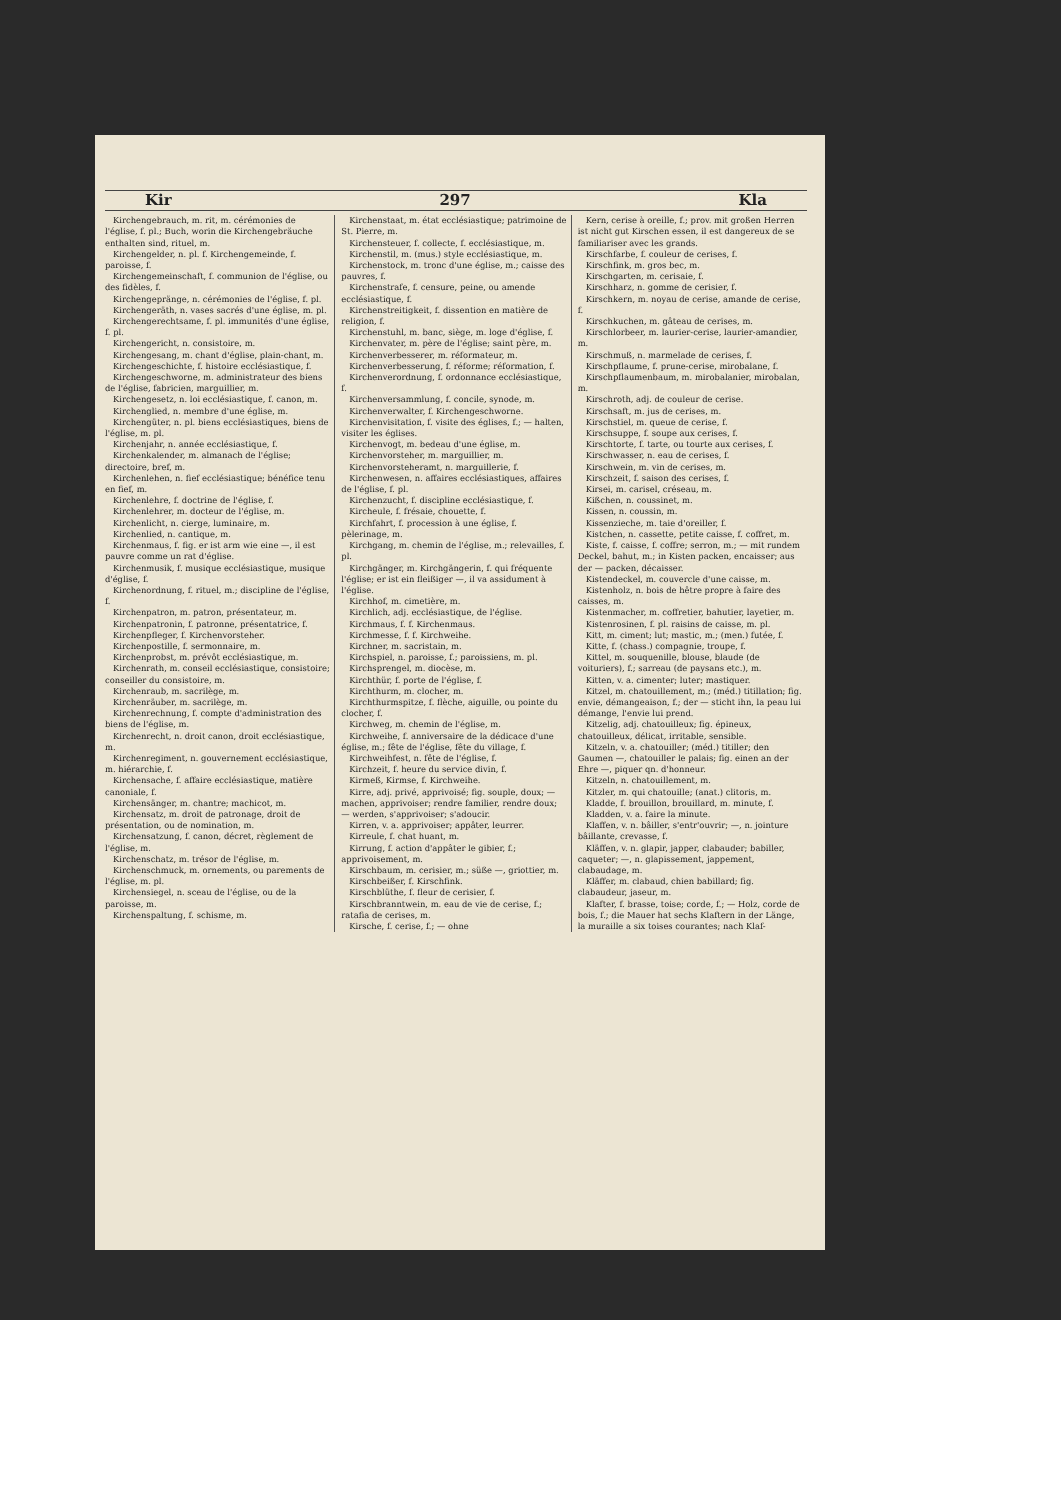Kir 297 Kla
Kirchengebrauch, m. rit, m. cérémonies de l'église, f. pl.; Buch, worin die Kirchengebräuche enthalten sind, rituel, m.
Kirchengelder, n. pl. f. Kirchengemeinde, f. paroisse, f.
Kirchengemeinschaft, f. communion de l'église, ou des fidèles, f.
Kirchengepränge, n. cérémonies de l'église, f. pl.
Kirchengeräth, n. vases sacrés d'une église, m. pl.
Kirchengerechtsame, f. pl. immunités d'une église, f. pl.
Kirchengericht, n. consistoire, m.
Kirchengesang, m. chant d'église, plain-chant, m.
Kirchengeschichte, f. histoire ecclésiastique, f.
Kirchengeschworne, m. administrateur des biens de l'église, fabricien, marguillier, m.
Kirchengesetz, n. loi ecclésiastique, f. canon, m.
Kirchenglied, n. membre d'une église, m.
Kirchengüter, n. pl. biens ecclésiastiques, biens de l'église, m. pl.
Kirchenjahr, n. année ecclésiastique, f.
Kirchenkalender, m. almanach de l'église; directoire, bref, m.
Kirchenlehen, n. fief ecclésiastique; bénéfice tenu en fief, m.
Kirchenlehre, f. doctrine de l'église, f.
Kirchenlehrer, m. docteur de l'église, m.
Kirchenlicht, n. cierge, luminaire, m.
Kirchenlied, n. cantique, m.
Kirchenmaus, f. fig. er ist arm wie eine —, il est pauvre comme un rat d'église.
Kirchenmusik, f. musique ecclésiastique, musique d'église, f.
Kirchenordnung, f. rituel, m.; discipline de l'église, f.
Kirchenpatron, m. patron, présentateur, m.
Kirchenpatronin, f. patronne, présentatrice, f.
Kirchenpfleger, f. Kirchenvorsteher.
Kirchenpostille, f. sermonnaire, m.
Kirchenprobst, m. prévôt ecclésiastique, m.
Kirchenrath, m. conseil ecclésiastique, consistoire; conseiller du consistoire, m.
Kirchenraub, m. sacrilège, m.
Kirchenräuber, m. sacrilège, m.
Kirchenrechnung, f. compte d'administration des biens de l'église, m.
Kirchenrecht, n. droit canon, droit ecclésiastique, m.
Kirchenregiment, n. gouvernement ecclésiastique, m. hiérarchie, f.
Kirchensache, f. affaire ecclésiastique, matière canoniale, f.
Kirchensänger, m. chantre; machicot, m.
Kirchensatz, m. droit de patronage, droit de présentation, ou de nomination, m.
Kirchensatzung, f. canon, décret, règlement de l'église, m.
Kirchenschatz, m. trésor de l'église, m.
Kirchenschmuck, m. ornements, ou parements de l'église, m. pl.
Kirchensiegel, n. sceau de l'église, ou de la paroisse, m.
Kirchenspaltung, f. schisme, m.
Kirchenstaat, m. état ecclésiastique; patrimoine de St. Pierre, m.
Kirchensteuer, f. collecte, f. ecclésiastique, m.
Kirchenstil, m. (mus.) style ecclésiastique, m.
Kirchenstock, m. tronc d'une église, m.; caisse des pauvres, f.
Kirchenstrafe, f. censure, peine, ou amende ecclésiastique, f.
Kirchenstreitigkeit, f. dissention en matière de religion, f.
Kirchenstuhl, m. banc, siège, m. loge d'église, f.
Kirchenvater, m. père de l'église; saint père, m.
Kirchenverbesserer, m. réformateur, m.
Kirchenverbesserung, f. réforme; réformation, f.
Kirchenverordnung, f. ordonnance ecclésiastique, f.
Kirchenversammlung, f. concile, synode, m.
Kirchenverwalter, f. Kirchengeschworne.
Kirchenvisitation, f. visite des églises, f.; — halten, visiter les églises.
Kirchenvogt, m. bedeau d'une église, m.
Kirchenvorsteher, m. marguillier, m.
Kirchenvorsteheramt, n. marguillerie, f.
Kirchenwesen, n. affaires ecclésiastiques, affaires de l'église, f. pl.
Kirchenzucht, f. discipline ecclésiastique, f.
Kircheule, f. frésaie, chouette, f.
Kirchfahrt, f. procession à une église, f. pèlerinage, m.
Kirchgang, m. chemin de l'église, m.; relevailles, f. pl.
Kirchgänger, m. Kirchgängerin, f. qui fréquente l'église; er ist ein fleißiger —, il va assidument à l'église.
Kirchhof, m. cimetière, m.
Kirchlich, adj. ecclésiastique, de l'église.
Kirchmaus, f. f. Kirchenmaus.
Kirchmesse, f. f. Kirchweihe.
Kirchner, m. sacristain, m.
Kirchspiel, n. paroisse, f.; paroissiens, m. pl.
Kirchsprengel, m. diocèse, m.
Kirchthür, f. porte de l'église, f.
Kirchthurm, m. clocher, m.
Kirchthurmspitze, f. flèche, aiguille, ou pointe du clocher, f.
Kirchweg, m. chemin de l'église, m.
Kirchweihe, f. anniversaire de la dédicace d'une église, m.; fête de l'église, fête du village, f.
Kirchweihfest, n. fête de l'église, f.
Kirchzeit, f. heure du service divin, f.
Kirmeß, Kirmse, f. Kirchweihe.
Kirre, adj. privé, apprivoisé; fig. souple, doux; — machen, apprivoiser; rendre familier, rendre doux; — werden, s'apprivoiser; s'adoucir.
Kirren, v. a. apprivoiser; appâter, leurrer.
Kirreule, f. chat huant, m.
Kirrung, f. action d'appâter le gibier, f.; apprivoisement, m.
Kirschbaum, m. cerisier, m.; süße —, griottier, m.
Kirschbeißer, f. Kirschfink.
Kirschblüthe, f. fleur de cerisier, f.
Kirschbranntwein, m. eau de vie de cerise, f.; ratafia de cerises, m.
Kirsche, f. cerise, f.; — ohne
Kern, cerise à oreille, f.; prov. mit großen Herren ist nicht gut Kirschen essen, il est dangereux de se familiariser avec les grands.
Kirschfarbe, f. couleur de cerises, f.
Kirschfink, m. gros bec, m.
Kirschgarten, m. cerisaie, f.
Kirschharz, n. gomme de cerisier, f.
Kirschkern, m. noyau de cerise, amande de cerise, f.
Kirschkuchen, m. gâteau de cerises, m.
Kirschlorbeer, m. laurier-cerise, laurier-amandier, m.
Kirschmuß, n. marmelade de cerises, f.
Kirschpflaume, f. prune-cerise, mirobalane, f.
Kirschpflaumenbaum, m. mirobalanier, mirobalan, m.
Kirschroth, adj. de couleur de cerise.
Kirschsaft, m. jus de cerises, m.
Kirschstiel, m. queue de cerise, f.
Kirschsuppe, f. soupe aux cerises, f.
Kirschtorte, f. tarte, ou tourte aux cerises, f.
Kirschwasser, n. eau de cerises, f.
Kirschwein, m. vin de cerises, m.
Kirschzeit, f. saison des cerises, f.
Kirsei, m. carisel, créseau, m.
Kißchen, n. coussinet, m.
Kissen, n. coussin, m.
Kissenzieche, m. taie d'oreiller, f.
Kistchen, n. cassette, petite caisse, f. coffret, m.
Kiste, f. caisse, f. coffre; serron, m.; — mit rundem Deckel, bahut, m.; in Kisten packen, encaisser; aus der — packen, décaisser.
Kistendeckel, m. couvercle d'une caisse, m.
Kistenholz, n. bois de hêtre propre à faire des caisses, m.
Kistenmacher, m. coffretier, bahutier, layetier, m.
Kistenrosinen, f. pl. raisins de caisse, m. pl.
Kitt, m. ciment; lut; mastic, m.; (men.) futée, f.
Kitte, f. (chass.) compagnie, troupe, f.
Kittel, m. souquenille, blouse, blaude (de voituriers), f.; sarreau (de paysans etc.), m.
Kitten, v. a. cimenter; luter; mastiquer.
Kitzel, m. chatouillement, m.; (méd.) titillation; fig. envie, démangeaison, f.; der — sticht ihn, la peau lui démange, l'envie lui prend.
Kitzelig, adj. chatouilleux; fig. épineux, chatouilleux, délicat, irritable, sensible.
Kitzeln, v. a. chatouiller; (méd.) titiller; den Gaumen —, chatouiller le palais; fig. einen an der Ehre —, piquer qn. d'honneur.
Kitzeln, n. chatouillement, m.
Kitzler, m. qui chatouille; (anat.) clitoris, m.
Kladde, f. brouillon, brouillard, m. minute, f.
Kladden, v. a. faire la minute.
Klaffen, v. n. bâiller, s'entr'ouvrir; —, n. jointure bâillante, crevasse, f.
Kläffen, v. n. glapir, japper, clabauder; babiller, caqueter; —, n. glapissement, jappement, clabaudage, m.
Kläffer, m. clabaud, chien babillard; fig. clabaudeur, jaseur, m.
Klafter, f. brasse, toise; corde, f.; — Holz, corde de bois, f.; die Mauer hat sechs Klaftern in der Länge, la muraille a six toises courantes; nach Klaf-